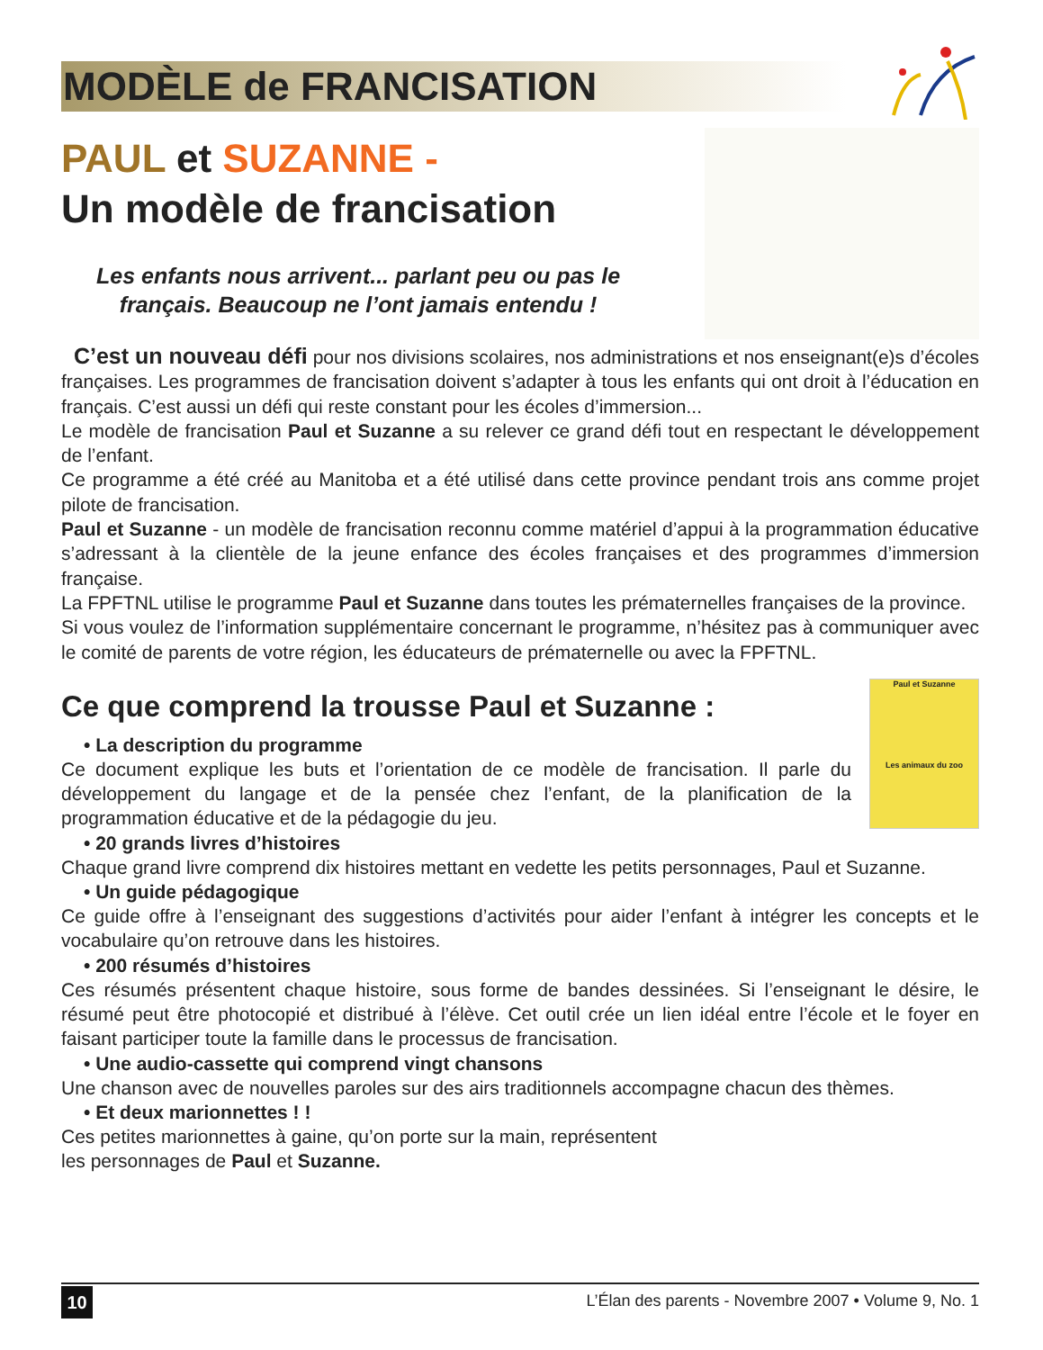MODÈLE de FRANCISATION
PAUL et SUZANNE -
Un modèle de francisation
Les enfants nous arrivent... parlant peu ou pas le français. Beaucoup ne l’ont jamais entendu !
C’est un nouveau défi pour nos divisions scolaires, nos administrations et nos enseignant(e)s d’écoles françaises. Les programmes de francisation doivent s’adapter à tous les enfants qui ont droit à l’éducation en français. C’est aussi un défi qui reste constant pour les écoles d’immersion...
Le modèle de francisation Paul et Suzanne a su relever ce grand défi tout en respectant le développement de l’enfant.
Ce programme a été créé au Manitoba et a été utilisé dans cette province pendant trois ans comme projet pilote de francisation.
Paul et Suzanne - un modèle de francisation reconnu comme matériel d’appui à la programmation éducative s’adressant à la clientèle de la jeune enfance des écoles françaises et des programmes d’immersion française.
La FPFTNL utilise le programme Paul et Suzanne dans toutes les prématernelles françaises de la province.
Si vous voulez de l’information supplémentaire concernant le programme, n’hésitez pas à communiquer avec le comité de parents de votre région, les éducateurs de prématernelle ou avec la FPFTNL.
Ce que comprend la trousse Paul et Suzanne :
Paul et Suzanne
Les animaux du zoo
• La description du programme
Ce document explique les buts et l’orientation de ce modèle de francisation. Il parle du développement du langage et de la pensée chez l’enfant, de la planification de la programmation éducative et de la pédagogie du jeu.
• 20 grands livres d’histoires
Chaque grand livre comprend dix histoires mettant en vedette les petits personnages, Paul et Suzanne.
• Un guide pédagogique
Ce guide offre à l’enseignant des suggestions d’activités pour aider l’enfant à intégrer les concepts et le vocabulaire qu’on retrouve dans les histoires.
• 200 résumés d’histoires
Ces résumés présentent chaque histoire, sous forme de bandes dessinées. Si l’enseignant le désire, le résumé peut être photocopié et distribué à l’élève. Cet outil crée un lien idéal entre l’école et le foyer en faisant participer toute la famille dans le processus de francisation.
• Une audio-cassette qui comprend vingt chansons
Une chanson avec de nouvelles paroles sur des airs traditionnels accompagne chacun des thèmes.
• Et deux marionnettes ! !
Ces petites marionnettes à gaine, qu’on porte sur la main, représentent
les personnages de Paul et Suzanne.
10
L’Élan des parents - Novembre 2007 • Volume 9, No. 1